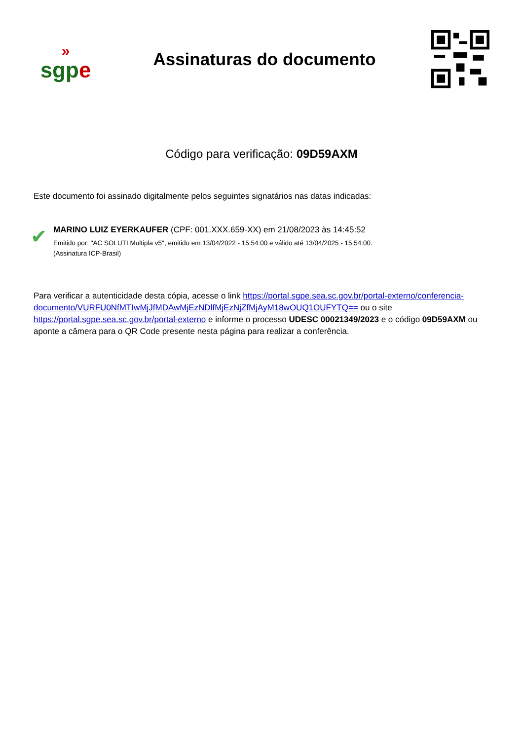»
sgpe
Assinaturas do documento
Código para verificação: 09D59AXM
Este documento foi assinado digitalmente pelos seguintes signatários nas datas indicadas:
✔
MARINO LUIZ EYERKAUFER (CPF: 001.XXX.659-XX) em 21/08/2023 às 14:45:52
Emitido por: "AC SOLUTI Multipla v5", emitido em 13/04/2022 - 15:54:00 e válido até 13/04/2025 - 15:54:00.
(Assinatura ICP-Brasil)
Para verificar a autenticidade desta cópia, acesse o link https://portal.sgpe.sea.sc.gov.br/portal-externo/conferencia-documento/VURFU0NfMTIwMjJfMDAwMjEzNDlfMjEzNjZfMjAyM18wOUQ1OUFYTQ== ou o site https://portal.sgpe.sea.sc.gov.br/portal-externo e informe o processo UDESC 00021349/2023 e o código 09D59AXM ou aponte a câmera para o QR Code presente nesta página para realizar a conferência.